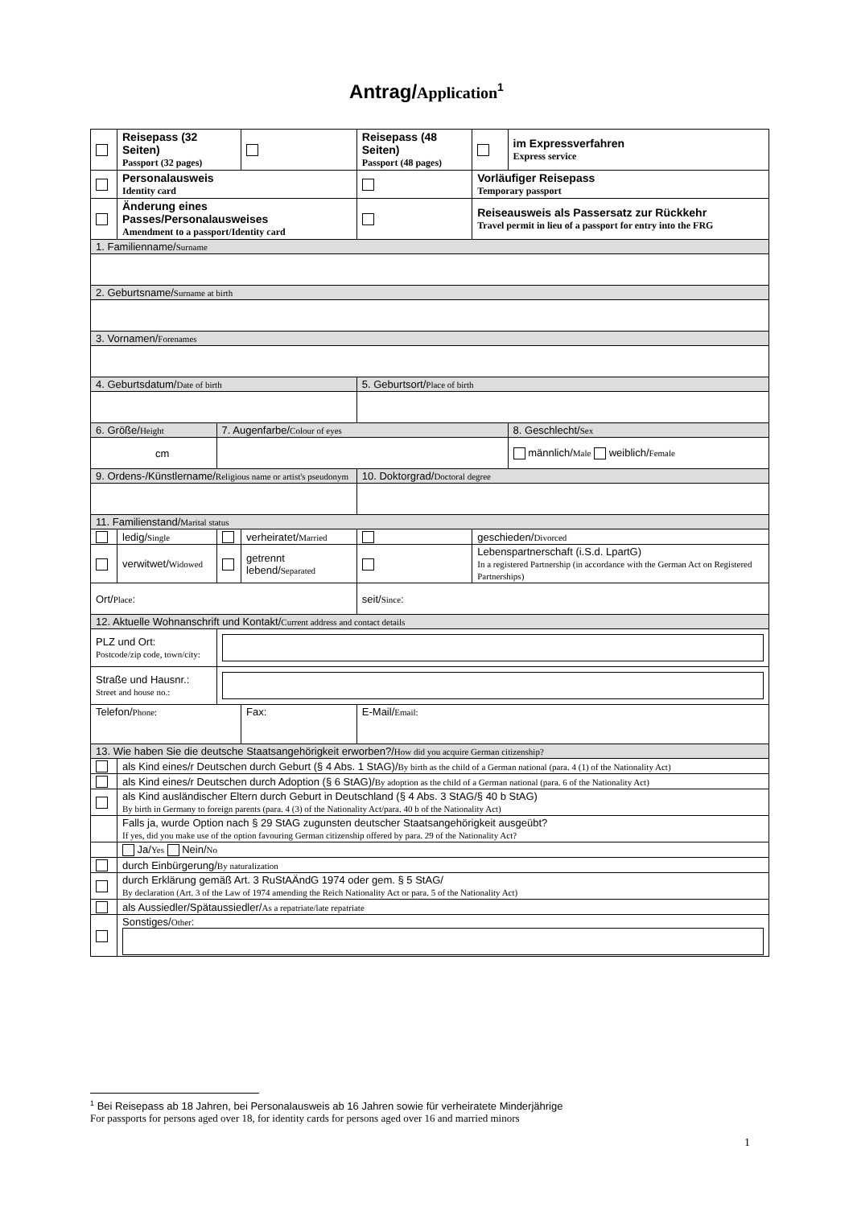Antrag/Application<sup>1</sup>
| | Reisepass (32 Seiten) Passport (32 pages) | | | Reisepass (48 Seiten) Passport (48 pages) | | | im Expressverfahren Express service | |
| | Personalausweis Identity card | | | | | Vorläufiger Reisepass Temporary passport | | |
| | Änderung eines Passes/Personalausweises Amendment to a passport/Identity card | | | | | Reiseausweis als Passersatz zur Rückkehr Travel permit in lieu of a passport for entry into the FRG | | |
| 1. Familienname/ Surname | | | | | | | | |
| 2. Geburtsname/ Surname at birth | | | | | | | | |
| 3. Vornamen/ Forenames | | | | | | | | |
| 4. Geburtsdatum/ Date of birth | | | | | 5. Geburtsort/ Place of birth | | | |
| 6. Größe/ Height | | 7. Augenfarbe/ Colour of eyes | | | | | | 8. Geschlecht/ Sex |
| cm | | | | | | | | männlich/ Male weiblich/ Female |
| 9. Ordens-/Künstlername/ Religious name or artist's pseudonym | | | | | 10. Doktorgrad/ Doctoral degree | | | |
| 11. Familienstand/ Marital status | | | | | | | | |
| | ledig/ Single | | verheiratet/ Married | | | geschieden/ Divorced | | |
| | verwitwet/ Widowed | | getrennt lebend/ Separated | | | Lebenspartnerschaft (i.S.d. LpartG) In a registered Partnership (in accordance with the German Act on Registered Partnerships) | | |
| Ort/ Place : | | | | | seit/ Since : | | | |
| 12. Aktuelle Wohnanschrift und Kontakt/ Current address and contact details | | | | | | | | |
| PLZ und Ort: Postcode/zip code, town/city: | | | | | | | | |
| Straße und Hausnr.: Street and house no.: | | | | | | | | |
| Telefon/ Phone: | | | Fax: | | E-Mail/ Email: | | | |
| 13. Wie haben Sie die deutsche Staatsangehörigkeit erworben?/ How did you acquire German citizenship? | | | | | | | | |
| | als Kind eines/r Deutschen durch Geburt (§ 4 Abs. 1 StAG)/ By birth as the child of a German national (para. 4 (1) of the Nationality Act) | | | | | | | |
| | als Kind eines/r Deutschen durch Adoption (§ 6 StAG)/ By adoption as the child of a German national (para. 6 of the Nationality Act) | | | | | | | |
| | als Kind ausländischer Eltern durch Geburt in Deutschland (§ 4 Abs. 3 StAG/§ 40 b StAG) By birth in Germany to foreign parents (para. 4 (3) of the Nationality Act/para. 40 b of the Nationality Act) | | | | | | | |
| | Falls ja, wurde Option nach § 29 StAG zugunsten deutscher Staatsangehörigkeit ausgeübt? If yes, did you make use of the option favouring German citizenship offered by para. 29 of the Nationality Act? | | | | | | | |
| | Ja/ Yes Nein/ No | | | | | | | |
| | durch Einbürgerung/ By naturalization | | | | | | | |
| | durch Erklärung gemäß Art. 3 RuStAÄndG 1974 oder gem. § 5 StAG/ By declaration (Art. 3 of the Law of 1974 amending the Reich Nationality Act or para. 5 of the Nationality Act) | | | | | | | |
| | als Aussiedler/Spätaussiedler/ As a repatriate/late repatriate | | | | | | | |
| | Sonstiges/ Other : | | | | | | | |
<sup>1</sup> Bei Reisepass ab 18 Jahren, bei Personalausweis ab 16 Jahren sowie für verheiratete Minderjährige
For passports for persons aged over 18, for identity cards for persons aged over 16 and married minors
1